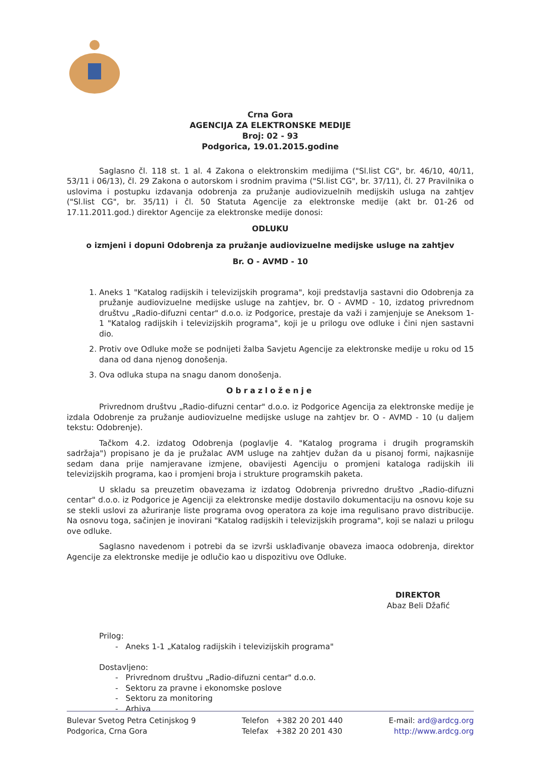Crna Gora
AGENCIJA ZA ELEKTRONSKE MEDIJE
Broj: 02 - 93
Podgorica, 19.01.2015.godine
Saglasno čl. 118 st. 1 al. 4 Zakona o elektronskim medijima ("Sl.list CG", br. 46/10, 40/11, 53/11 i 06/13), čl. 29 Zakona o autorskom i srodnim pravima ("Sl.list CG", br. 37/11), čl. 27 Pravilnika o uslovima i postupku izdavanja odobrenja za pružanje audiovizuelnih medijskih usluga na zahtjev ("Sl.list CG", br. 35/11) i čl. 50 Statuta Agencije za elektronske medije (akt br. 01-26 od 17.11.2011.god.) direktor Agencije za elektronske medije donosi:
ODLUKU
o izmjeni i dopuni Odobrenja za pružanje audiovizuelne medijske usluge na zahtjev
Br. O - AVMD - 10
1. Aneks 1 "Katalog radijskih i televizijskih programa", koji predstavlja sastavni dio Odobrenja za pružanje audiovizuelne medijske usluge na zahtjev, br. O - AVMD - 10, izdatog privrednom društvu „Radio-difuzni centar" d.o.o. iz Podgorice, prestaje da važi i zamjenjuje se Aneksom 1-1 "Katalog radijskih i televizijskih programa", koji je u prilogu ove odluke i čini njen sastavni dio.
2. Protiv ove Odluke može se podnijeti žalba Savjetu Agencije za elektronske medije u roku od 15 dana od dana njenog donošenja.
3. Ova odluka stupa na snagu danom donošenja.
Obrazloženje
Privrednom društvu „Radio-difuzni centar" d.o.o. iz Podgorice Agencija za elektronske medije je izdala Odobrenje za pružanje audiovizuelne medijske usluge na zahtjev br. O - AVMD - 10 (u daljem tekstu: Odobrenje).
Tačkom 4.2. izdatog Odobrenja (poglavlje 4. "Katalog programa i drugih programskih sadržaja") propisano je da je pružalac AVM usluge na zahtjev dužan da u pisanoj formi, najkasnije sedam dana prije namjeravane izmjene, obavijesti Agenciju o promjeni kataloga radijskih ili televizijskih programa, kao i promjeni broja i strukture programskih paketa.
U skladu sa preuzetim obavezama iz izdatog Odobrenja privredno društvo „Radio-difuzni centar" d.o.o. iz Podgorice je Agenciji za elektronske medije dostavilo dokumentaciju na osnovu koje su se stekli uslovi za ažuriranje liste programa ovog operatora za koje ima regulisano pravo distribucije. Na osnovu toga, sačinjen je inovirani "Katalog radijskih i televizijskih programa", koji se nalazi u prilogu ove odluke.
Saglasno navedenom i potrebi da se izvrši usklađivanje obaveza imaoca odobrenja, direktor Agencije za elektronske medije je odlučio kao u dispozitivu ove Odluke.
DIREKTOR
Abaz Beli Džafić
Prilog:
- Aneks 1-1 „Katalog radijskih i televizijskih programa"
Dostavljeno:
- Privrednom društvu „Radio-difuzni centar" d.o.o.
- Sektoru za pravne i ekonomske poslove
- Sektoru za monitoring
- Arhiva
Bulevar Svetog Petra Cetinjskog 9
Podgorica, Crna Gora
Telefon +382 20 201 440
Telefax +382 20 201 430
E-mail: ard@ardcg.org
http://www.ardcg.org